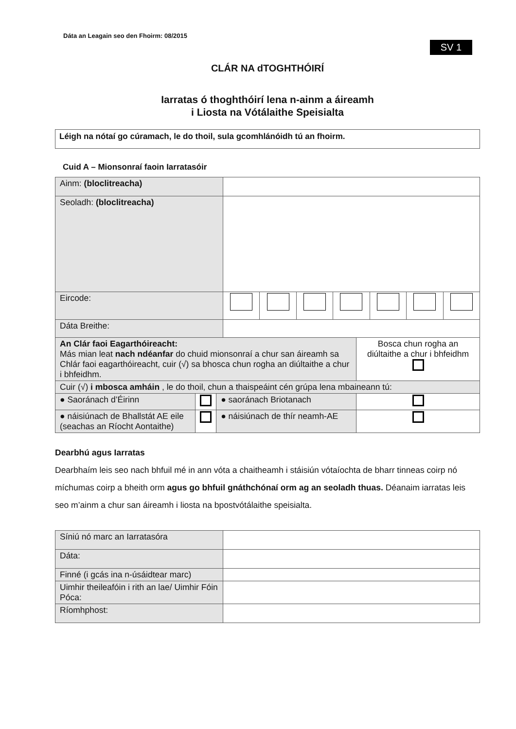Dáta an Leagain seo den Fhoirm: 08/2015
SV 1
CLÁR NA dTOGHTHÓIRÍ
Iarratas ó thoghthóirí lena n-ainm a áireamh
i Liosta na Vótálaithe Speisialta
Léigh na nótaí go cúramach, le do thoil, sula gcomhlánóidh tú an fhoirm.
Cuid A – Mionsonraí faoin Iarratasóir
| Ainm: (bloclitreacha) | | | | | | | |
| Seoladh: (bloclitreacha) | | | | | | | |
| Eircode: | | | | | | | |
| Dáta Breithe: | | | | | | | |
| An Clár faoi Eagarthóireacht: Más mian leat nach ndéanfar do chuid mionsonraí a chur san áireamh sa Chlár faoi eagarthóireacht, cuir (√) sa bhosca chun rogha an diúltaithe a chur i bhfeidhm. | | | Bosca chun rogha an diúltaithe a chur i bhfeidhm |
| Cuir (√) i mbosca amháin , le do thoil, chun a thaispeáint cén grúpa lena mbaineann tú: | | | |
| ● Saoránach d’Éirinn | | ● saoránach Briotanach | |
| ● náisiúnach de Bhallstát AE eile (seachas an Ríocht Aontaithe) | | ● náisiúnach de thír neamh-AE | |
Dearbhú agus Iarratas
Dearbhaím leis seo nach bhfuil mé in ann vóta a chaitheamh i stáisiún vótaíochta de bharr tinneas coirp nó míchumas coirp a bheith orm agus go bhfuil gnáthchónaí orm ag an seoladh thuas. Déanaim iarratas leis seo m’ainm a chur san áireamh i liosta na bpostvótálaithe speisialta.
| Síniú nó marc an Iarratasóra | |
| Dáta: | |
| Finné (i gcás ina n-úsáidtear marc) | |
| Uimhir theileafóin i rith an lae/ Uimhir Fóin Póca: | |
| Ríomhphost: | |